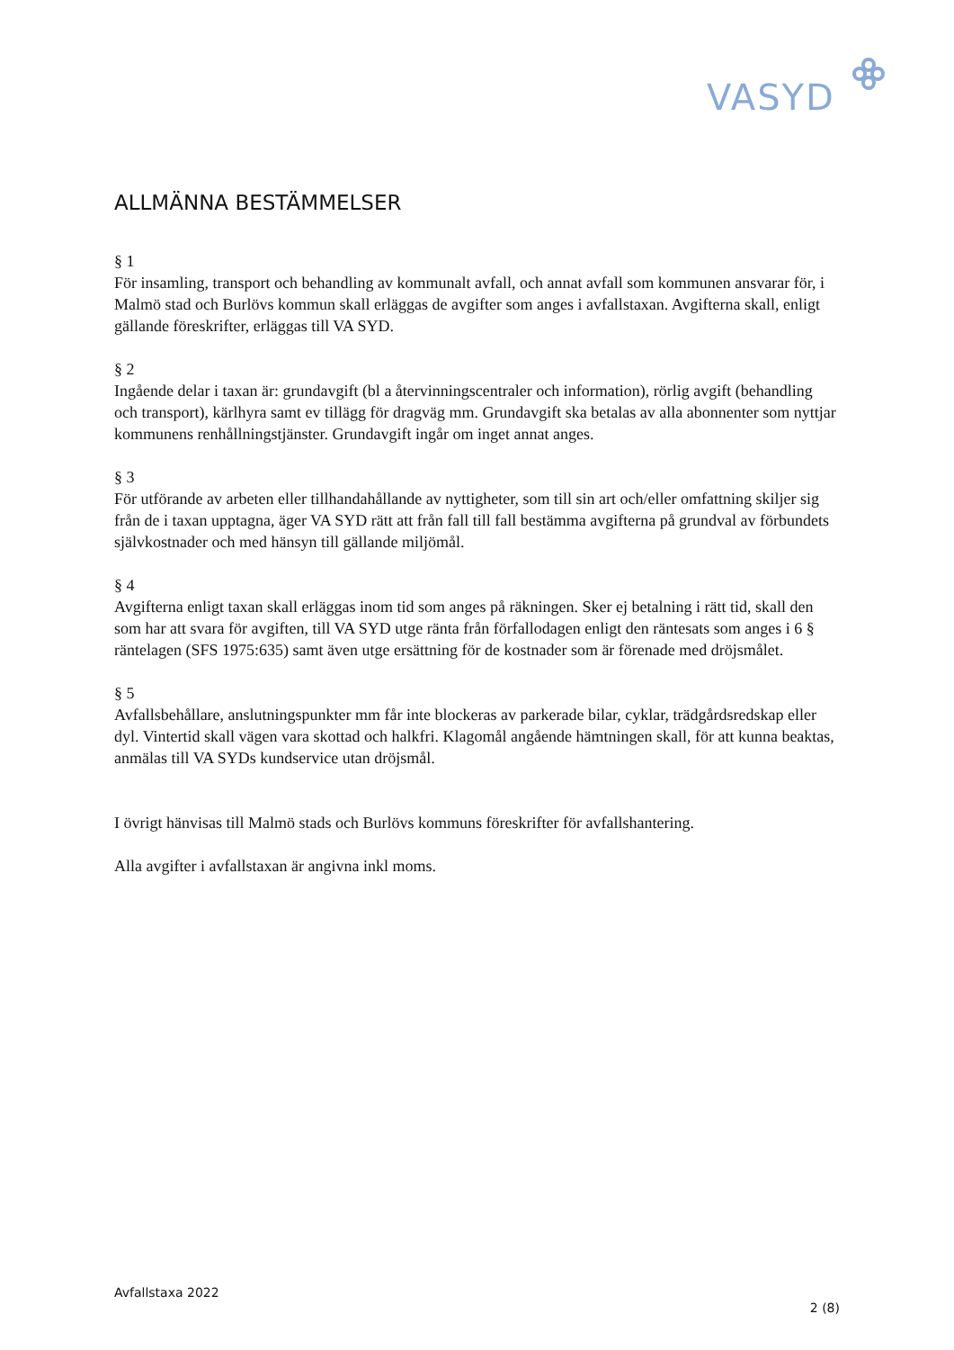VASYD
ALLMÄNNA BESTÄMMELSER
§ 1
För insamling, transport och behandling av kommunalt avfall, och annat avfall som kommunen ansvarar för, i Malmö stad och Burlövs kommun skall erläggas de avgifter som anges i avfallstaxan. Avgifterna skall, enligt gällande föreskrifter, erläggas till VA SYD.
§ 2
Ingående delar i taxan är: grundavgift (bl a återvinningscentraler och information), rörlig avgift (behandling och transport), kärlhyra samt ev tillägg för dragväg mm. Grundavgift ska betalas av alla abonnenter som nyttjar kommunens renhållningstjänster. Grundavgift ingår om inget annat anges.
§ 3
För utförande av arbeten eller tillhandahållande av nyttigheter, som till sin art och/eller omfattning skiljer sig från de i taxan upptagna, äger VA SYD rätt att från fall till fall bestämma avgifterna på grundval av förbundets självkostnader och med hänsyn till gällande miljömål.
§ 4
Avgifterna enligt taxan skall erläggas inom tid som anges på räkningen. Sker ej betalning i rätt tid, skall den som har att svara för avgiften, till VA SYD utge ränta från förfallodagen enligt den räntesats som anges i 6 § räntelagen (SFS 1975:635) samt även utge ersättning för de kostnader som är förenade med dröjsmålet.
§ 5
Avfallsbehållare, anslutningspunkter mm får inte blockeras av parkerade bilar, cyklar, trädgårdsredskap eller dyl. Vintertid skall vägen vara skottad och halkfri. Klagomål angående hämtningen skall, för att kunna beaktas, anmälas till VA SYDs kundservice utan dröjsmål.
I övrigt hänvisas till Malmö stads och Burlövs kommuns föreskrifter för avfallshantering.
Alla avgifter i avfallstaxan är angivna inkl moms.
Avfallstaxa 2022
2 (8)